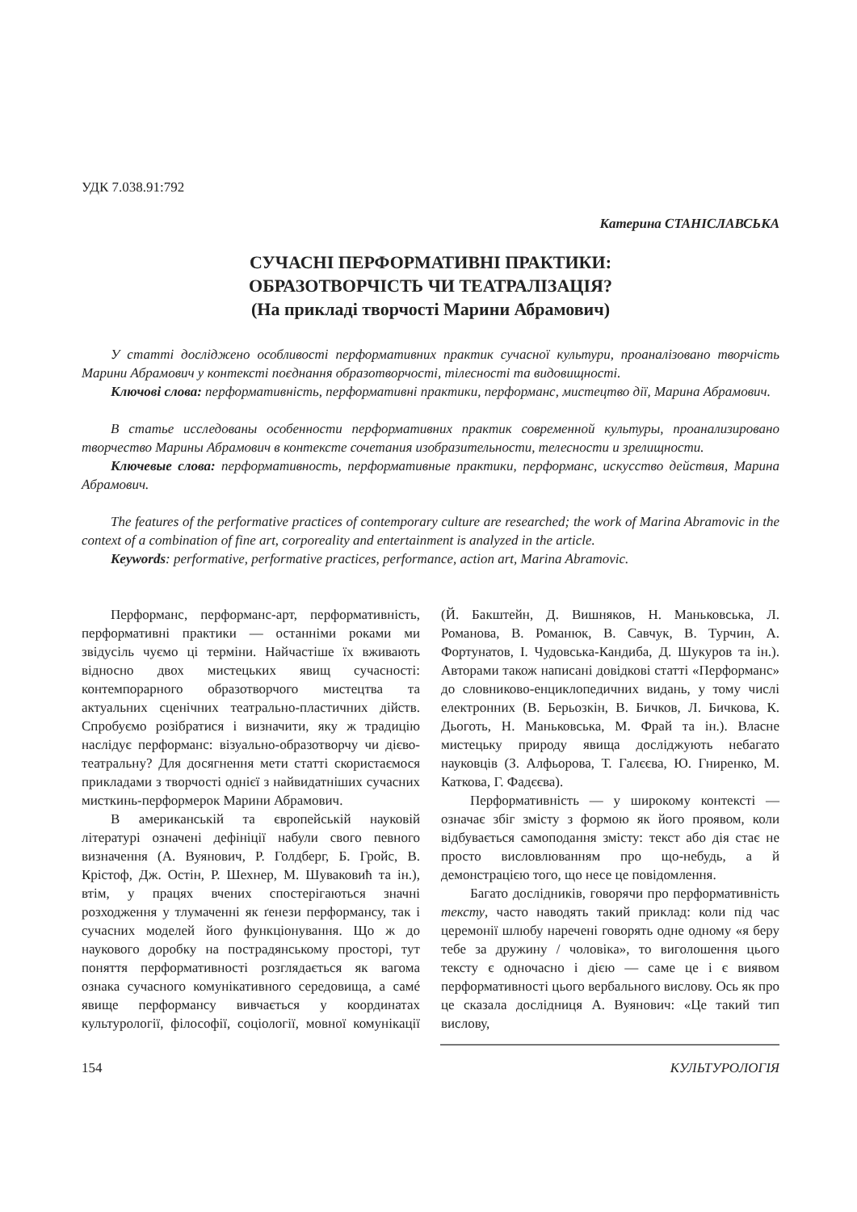УДК 7.038.91:792
Катерина СТАНІСЛАВСЬКА
СУЧАСНІ ПЕРФОРМАТИВНІ ПРАКТИКИ:
ОБРАЗОТВОРЧІСТЬ ЧИ ТЕАТРАЛІЗАЦІЯ?
(На прикладі творчості Марини Абрамович)
У статті досліджено особливості перформативних практик сучасної культури, проаналізовано творчість Марини Абрамович у контексті поєднання образотворчості, тілесності та видовищності.
Ключові слова: перформативність, перформативні практики, перформанс, мистецтво дії, Марина Абрамович.
В статье исследованы особенности перформативних практик современной культуры, проанализировано творчество Марины Абрамович в контексте сочетания изобразительности, телесности и зрелищности.
Ключевые слова: перформативность, перформативные практики, перформанс, искусство действия, Марина Абрамович.
The features of the performative practices of contemporary culture are researched; the work of Marina Abramovic in the context of a combination of fine art, corporeality and entertainment is analyzed in the article.
Keywords: performative, performative practices, performance, action art, Marina Abramovic.
Перформанс, перформанс-арт, перформативність, перформативні практики — останніми роками ми звідусіль чуємо ці терміни. Найчастіше їх вживають відносно двох мистецьких явищ сучасності: контемпорарного образотворчого мистецтва та актуальних сценічних театрально-пластичних дійств. Спробуємо розібратися і визначити, яку ж традицію наслідує перформанс: візуально-образотворчу чи дієво-театральну? Для досягнення мети статті скористаємося прикладами з творчості однієї з найвидатніших сучасних мисткинь-перформерок Марини Абрамович.
В американській та європейській науковій літературі означені дефініції набули свого певного визначення (А. Вуянович, Р. Голдберг, Б. Гройс, В. Крістоф, Дж. Остін, Р. Шехнер, М. Шуваковић та ін.), втім, у працях вчених спостерігаються значні розходження у тлумаченні як ґенези перформансу, так і сучасних моделей його функціонування. Що ж до наукового доробку на пострадянському просторі, тут поняття перформативності розглядається як вагома ознака сучасного комунікативного середовища, а самé явище перформансу вивчається у координатах культурології, філософії, соціології, мовної комунікації (Й. Бакштейн, Д. Вишняков, Н. Маньковська, Л. Романова, В. Романюк, В. Савчук, В. Турчин, А. Фортунатов, І. Чудовська-Кандиба, Д. Шукуров та ін.). Авторами також написані довідкові статті «Перформанс» до словниково-енциклопедичних видань, у тому числі електронних (В. Берьозкін, В. Бичков, Л. Бичкова, К. Дьоготь, Н. Маньковська, М. Фрай та ін.). Власне мистецьку природу явища досліджують небагато науковців (З. Алфьорова, Т. Галєєва, Ю. Гниренко, М. Каткова, Г. Фадєєва).
Перформативність — у широкому контексті — означає збіг змісту з формою як його проявом, коли відбувається самоподання змісту: текст або дія стає не просто висловлюванням про що-небудь, а й демонстрацією того, що несе це повідомлення.
Багато дослідників, говорячи про перформативність тексту, часто наводять такий приклад: коли під час церемонії шлюбу наречені говорять одне одному «я беру тебе за дружину / чоловіка», то виголошення цього тексту є одночасно і дією — саме це і є виявом перформативності цього вербального вислову. Ось як про це сказала дослідниця А. Вуянович: «Це такий тип вислову,
154 КУЛЬТУРОЛОГІЯ